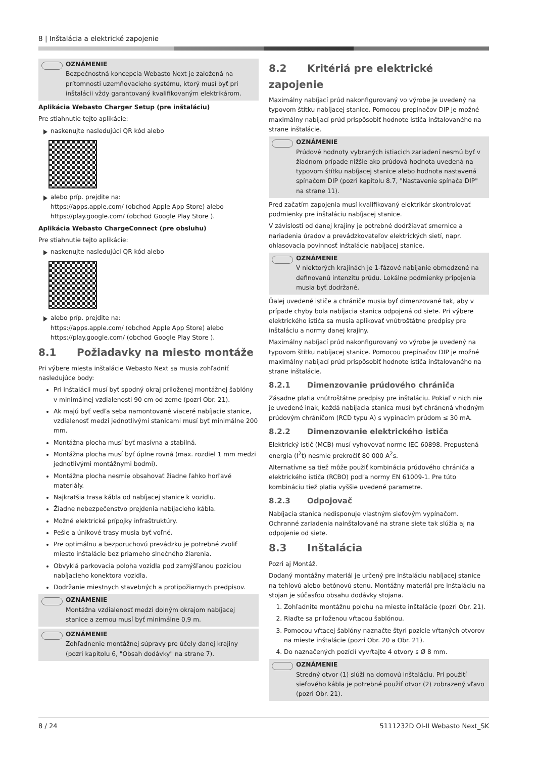8 | Inštalácia a elektrické zapojenie
OZNÁMENIE
Bezpečnostná koncepcia Webasto Next je založená na prítomnosti uzemňovacieho systému, ktorý musí byť pri inštalácii vždy garantovaný kvalifikovaným elektrikárom.
Aplikácia Webasto Charger Setup (pre inštaláciu)
Pre stiahnutie tejto aplikácie:
naskenujte nasledujúci QR kód alebo
alebo príp. prejdite na:
https://apps.apple.com/ (obchod Apple App Store) alebo
https://play.google.com/ (obchod Google Play Store ).
Aplikácia Webasto ChargeConnect (pre obsluhu)
Pre stiahnutie tejto aplikácie:
naskenujte nasledujúci QR kód alebo
alebo príp. prejdite na:
https://apps.apple.com/ (obchod Apple App Store) alebo
https://play.google.com/ (obchod Google Play Store ).
8.1 Požiadavky na miesto montáže
Pri výbere miesta inštalácie Webasto Next sa musia zohľadniť nasledujúce body:
Pri inštalácii musí byť spodný okraj priloženej montážnej šablóny v minimálnej vzdialenosti 90 cm od zeme (pozri Obr. 21).
Ak majú byť vedľa seba namontované viaceré nabíjacie stanice, vzdialenosť medzi jednotlivými stanicami musí byť minimálne 200 mm.
Montážna plocha musí byť masívna a stabilná.
Montážna plocha musí byť úplne rovná (max. rozdiel 1 mm medzi jednotlivými montážnymi bodmi).
Montážna plocha nesmie obsahovať žiadne ľahko horľavé materiály.
Najkratšia trasa kábla od nabíjacej stanice k vozidlu.
Žiadne nebezpečenstvo prejdenia nabíjacieho kábla.
Možné elektrické prípojky infraštruktúry.
Pešie a únikové trasy musia byť voľné.
Pre optimálnu a bezporuchovú prevádzku je potrebné zvoliť miesto inštalácie bez priameho slnečného žiarenia.
Obvyklá parkovacia poloha vozidla pod zamýšľanou pozíciou nabíjacieho konektora vozidla.
Dodržanie miestnych stavebných a protipožiarnych predpisov.
OZNÁMENIE
Montážna vzdialenosť medzi dolným okrajom nabíjacej stanice a zemou musí byť minimálne 0,9 m.
OZNÁMENIE
Zohľadnenie montážnej súpravy pre účely danej krajiny (pozri kapitolu 6, "Obsah dodávky" na strane 7).
8.2 Kritériá pre elektrické zapojenie
Maximálny nabíjací prúd nakonfigurovaný vo výrobe je uvedený na typovom štítku nabíjacej stanice. Pomocou prepínačov DIP je možné maximálny nabíjací prúd prispôsobiť hodnote ističa inštalovaného na strane inštalácie.
OZNÁMENIE
Prúdové hodnoty vybraných istiacich zariadení nesmú byť v žiadnom prípade nižšie ako prúdová hodnota uvedená na typovom štítku nabíjacej stanice alebo hodnota nastavená spínačom DIP (pozri kapitolu 8.7, "Nastavenie spínača DIP" na strane 11).
Pred začatím zapojenia musí kvalifikovaný elektrikár skontrolovať podmienky pre inštaláciu nabíjacej stanice.
V závislosti od danej krajiny je potrebné dodržiavať smernice a nariadenia úradov a prevádzkovateľov elektrických sietí, napr. ohlasovacia povinnosť inštalácie nabíjacej stanice.
OZNÁMENIE
V niektorých krajinách je 1-fázové nabíjanie obmedzené na definovanú intenzitu prúdu. Lokálne podmienky pripojenia musia byť dodržané.
Ďalej uvedené ističe a chrániče musia byť dimenzované tak, aby v prípade chyby bola nabíjacia stanica odpojená od siete. Pri výbere elektrického ističa sa musia aplikovať vnútroštátne predpisy pre inštaláciu a normy danej krajiny.
Maximálny nabíjací prúd nakonfigurovaný vo výrobe je uvedený na typovom štítku nabíjacej stanice. Pomocou prepínačov DIP je možné maximálny nabíjací prúd prispôsobiť hodnote ističa inštalovaného na strane inštalácie.
8.2.1 Dimenzovanie prúdového chrániča
Zásadne platia vnútroštátne predpisy pre inštaláciu. Pokiaľ v nich nie je uvedené inak, každá nabíjacia stanica musí byť chránená vhodným prúdovým chráničom (RCD typu A) s vypínacím prúdom ≤ 30 mA.
8.2.2 Dimenzovanie elektrického ističa
Elektrický istič (MCB) musí vyhovovať norme IEC 60898. Prepustená energia (I<sup>2</sup>t) nesmie prekročiť 80 000 A<sup>2</sup>s.
Alternatívne sa tiež môže použiť kombinácia prúdového chrániča a elektrického ističa (RCBO) podľa normy EN 61009-1. Pre túto kombináciu tiež platia vyššie uvedené parametre.
8.2.3 Odpojovač
Nabíjacia stanica nedisponuje vlastným sieťovým vypínačom. Ochranné zariadenia nainštalované na strane siete tak slúžia aj na odpojenie od siete.
8.3 Inštalácia
Pozri aj Montáž.
Dodaný montážny materiál je určený pre inštaláciu nabíjacej stanice na tehlovú alebo betónovú stenu. Montážny materiál pre inštaláciu na stojan je súčasťou obsahu dodávky stojana.
1. Zohľadnite montážnu polohu na mieste inštalácie (pozri Obr. 21).
2. Riaďte sa priloženou vŕtacou šablónou.
3. Pomocou vŕtacej šablóny naznačte štyri pozície vŕtaných otvorov na mieste inštalácie (pozri Obr. 20 a Obr. 21).
4. Do naznačených pozícií vyvŕtajte 4 otvory s Ø 8 mm.
OZNÁMENIE
Stredný otvor (1) slúži na domovú inštaláciu. Pri použití sieťového kábla je potrebné použiť otvor (2) zobrazený vľavo (pozri Obr. 21).
8 / 24 5111232D OI-II Webasto Next_SK